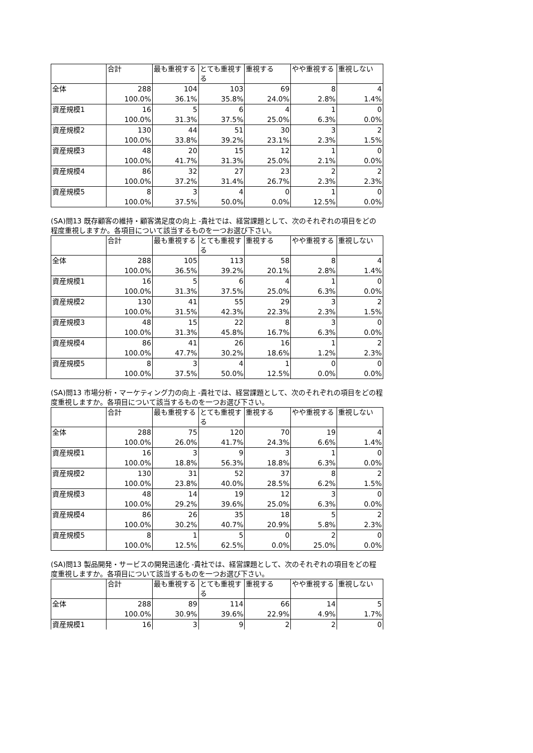| | 合計 | 最も重視する | とても重視する | 重視する | やや重視する | 重視しない |
| --- | --- | --- | --- | --- | --- | --- |
| 全体 | 288 | 104 | 103 | 69 | 8 | 4 |
| | 100.0% | 36.1% | 35.8% | 24.0% | 2.8% | 1.4% |
| 資産規模1 | 16 | 5 | 6 | 4 | 1 | 0 |
| | 100.0% | 31.3% | 37.5% | 25.0% | 6.3% | 0.0% |
| 資産規模2 | 130 | 44 | 51 | 30 | 3 | 2 |
| | 100.0% | 33.8% | 39.2% | 23.1% | 2.3% | 1.5% |
| 資産規模3 | 48 | 20 | 15 | 12 | 1 | 0 |
| | 100.0% | 41.7% | 31.3% | 25.0% | 2.1% | 0.0% |
| 資産規模4 | 86 | 32 | 27 | 23 | 2 | 2 |
| | 100.0% | 37.2% | 31.4% | 26.7% | 2.3% | 2.3% |
| 資産規模5 | 8 | 3 | 4 | 0 | 1 | 0 |
| | 100.0% | 37.5% | 50.0% | 0.0% | 12.5% | 0.0% |
(SA)問13 既存顧客の維持・顧客満足度の向上 -貴社では、経営課題として、次のそれぞれの項目をどの程度重視しますか。各項目について該当するものを一つお選び下さい。
| | 合計 | 最も重視する | とても重視する | 重視する | やや重視する | 重視しない |
| --- | --- | --- | --- | --- | --- | --- |
| 全体 | 288 | 105 | 113 | 58 | 8 | 4 |
| | 100.0% | 36.5% | 39.2% | 20.1% | 2.8% | 1.4% |
| 資産規模1 | 16 | 5 | 6 | 4 | 1 | 0 |
| | 100.0% | 31.3% | 37.5% | 25.0% | 6.3% | 0.0% |
| 資産規模2 | 130 | 41 | 55 | 29 | 3 | 2 |
| | 100.0% | 31.5% | 42.3% | 22.3% | 2.3% | 1.5% |
| 資産規模3 | 48 | 15 | 22 | 8 | 3 | 0 |
| | 100.0% | 31.3% | 45.8% | 16.7% | 6.3% | 0.0% |
| 資産規模4 | 86 | 41 | 26 | 16 | 1 | 2 |
| | 100.0% | 47.7% | 30.2% | 18.6% | 1.2% | 2.3% |
| 資産規模5 | 8 | 3 | 4 | 1 | 0 | 0 |
| | 100.0% | 37.5% | 50.0% | 12.5% | 0.0% | 0.0% |
(SA)問13 市場分析・マーケティング力の向上 -貴社では、経営課題として、次のそれぞれの項目をどの程度重視しますか。各項目について該当するものを一つお選び下さい。
| | 合計 | 最も重視する | とても重視する | 重視する | やや重視する | 重視しない |
| --- | --- | --- | --- | --- | --- | --- |
| 全体 | 288 | 75 | 120 | 70 | 19 | 4 |
| | 100.0% | 26.0% | 41.7% | 24.3% | 6.6% | 1.4% |
| 資産規模1 | 16 | 3 | 9 | 3 | 1 | 0 |
| | 100.0% | 18.8% | 56.3% | 18.8% | 6.3% | 0.0% |
| 資産規模2 | 130 | 31 | 52 | 37 | 8 | 2 |
| | 100.0% | 23.8% | 40.0% | 28.5% | 6.2% | 1.5% |
| 資産規模3 | 48 | 14 | 19 | 12 | 3 | 0 |
| | 100.0% | 29.2% | 39.6% | 25.0% | 6.3% | 0.0% |
| 資産規模4 | 86 | 26 | 35 | 18 | 5 | 2 |
| | 100.0% | 30.2% | 40.7% | 20.9% | 5.8% | 2.3% |
| 資産規模5 | 8 | 1 | 5 | 0 | 2 | 0 |
| | 100.0% | 12.5% | 62.5% | 0.0% | 25.0% | 0.0% |
(SA)問13 製品開発・サービスの開発迅速化 -貴社では、経営課題として、次のそれぞれの項目をどの程度重視しますか。各項目について該当するものを一つお選び下さい。
| | 合計 | 最も重視する | とても重視する | 重視する | やや重視する | 重視しない |
| --- | --- | --- | --- | --- | --- | --- |
| 全体 | 288 | 89 | 114 | 66 | 14 | 5 |
| | 100.0% | 30.9% | 39.6% | 22.9% | 4.9% | 1.7% |
| 資産規模1 | 16 | 3 | 9 | 2 | 2 | 0 |